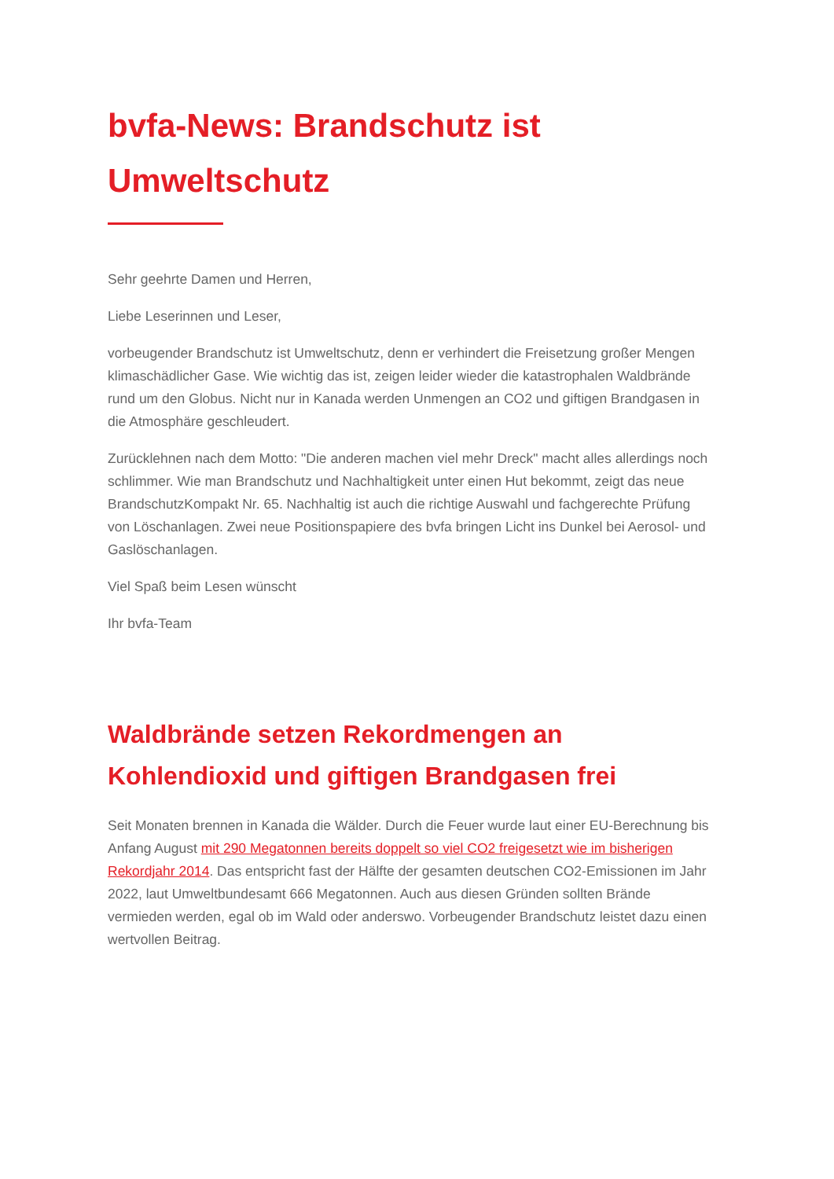bvfa-News: Brandschutz ist Umweltschutz
Sehr geehrte Damen und Herren,
Liebe Leserinnen und Leser,
vorbeugender Brandschutz ist Umweltschutz, denn er verhindert die Freisetzung großer Mengen klimaschädlicher Gase. Wie wichtig das ist, zeigen leider wieder die katastrophalen Waldbrände rund um den Globus. Nicht nur in Kanada werden Unmengen an CO2 und giftigen Brandgasen in die Atmosphäre geschleudert.
Zurücklehnen nach dem Motto: "Die anderen machen viel mehr Dreck" macht alles allerdings noch schlimmer. Wie man Brandschutz und Nachhaltigkeit unter einen Hut bekommt, zeigt das neue BrandschutzKompakt Nr. 65. Nachhaltig ist auch die richtige Auswahl und fachgerechte Prüfung von Löschanlagen. Zwei neue Positionspapiere des bvfa bringen Licht ins Dunkel bei Aerosol- und Gaslöschanlagen.
Viel Spaß beim Lesen wünscht
Ihr bvfa-Team
Waldbrände setzen Rekordmengen an Kohlendioxid und giftigen Brandgasen frei
Seit Monaten brennen in Kanada die Wälder. Durch die Feuer wurde laut einer EU-Berechnung bis Anfang August mit 290 Megatonnen bereits doppelt so viel CO2 freigesetzt wie im bisherigen Rekordjahr 2014. Das entspricht fast der Hälfte der gesamten deutschen CO2-Emissionen im Jahr 2022, laut Umweltbundesamt 666 Megatonnen. Auch aus diesen Gründen sollten Brände vermieden werden, egal ob im Wald oder anderswo. Vorbeugender Brandschutz leistet dazu einen wertvollen Beitrag.